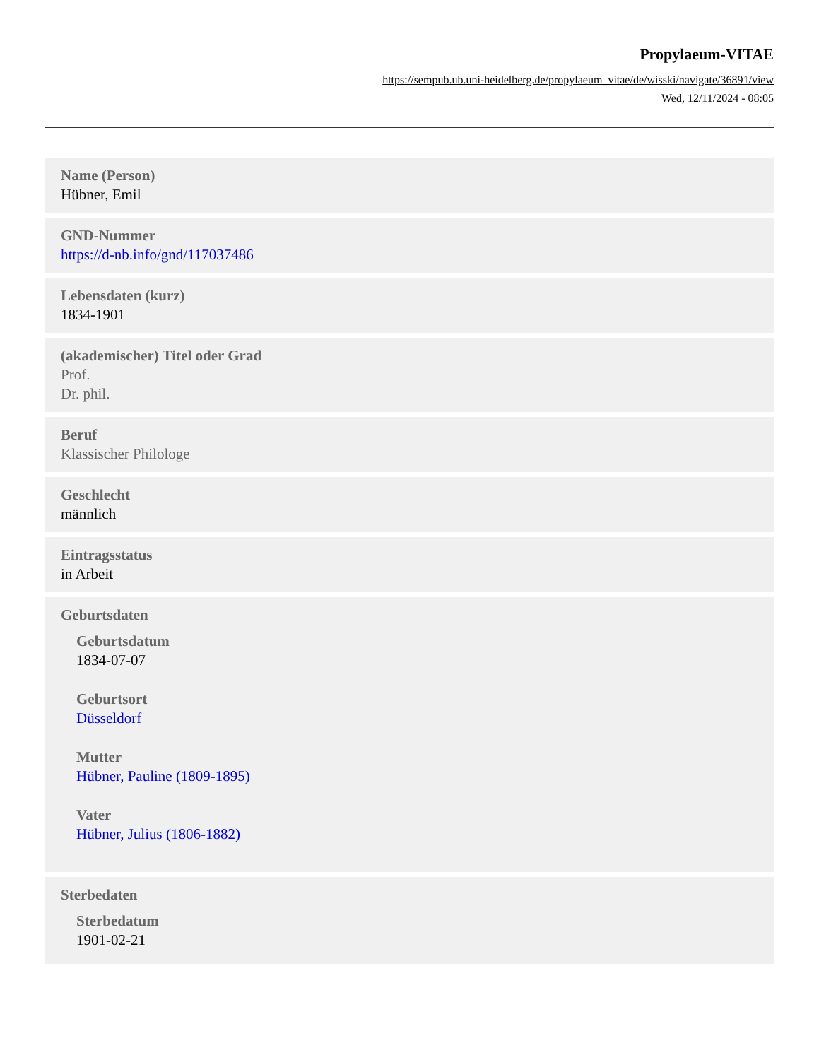Propylaeum-VITAE
https://sempub.ub.uni-heidelberg.de/propylaeum_vitae/de/wisski/navigate/36891/view
Wed, 12/11/2024 - 08:05
Name (Person)
Hübner, Emil
GND-Nummer
https://d-nb.info/gnd/117037486
Lebensdaten (kurz)
1834-1901
(akademischer) Titel oder Grad
Prof.
Dr. phil.
Beruf
Klassischer Philologe
Geschlecht
männlich
Eintragsstatus
in Arbeit
Geburtsdaten
Geburtsdatum
1834-07-07
Geburtsort
Düsseldorf
Mutter
Hübner, Pauline (1809-1895)
Vater
Hübner, Julius (1806-1882)
Sterbedaten
Sterbedatum
1901-02-21